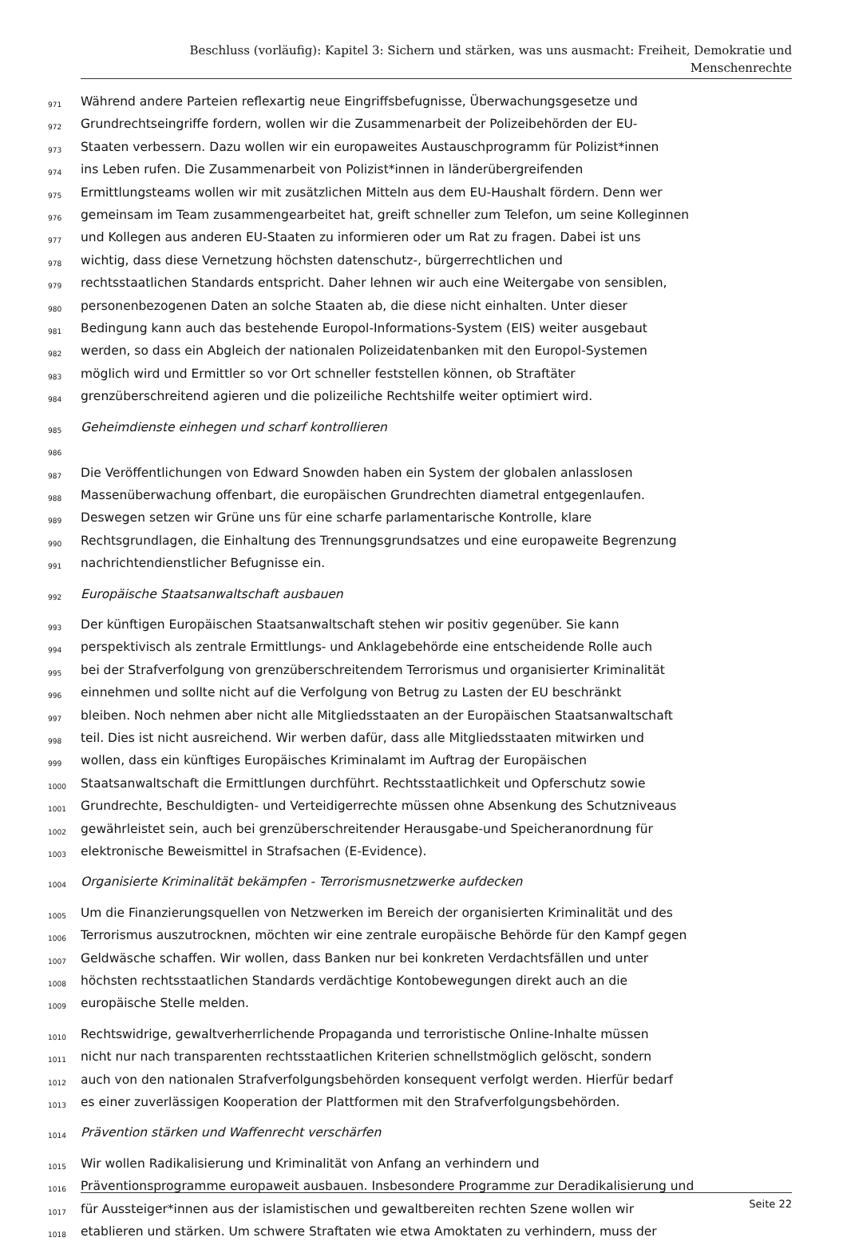Beschluss (vorläufig): Kapitel 3: Sichern und stärken, was uns ausmacht: Freiheit, Demokratie und
Menschenrechte
971 Während andere Parteien reflexartig neue Eingriffsbefugnisse, Überwachungsgesetze und
972 Grundrechtseingriffe fordern, wollen wir die Zusammenarbeit der Polizeibehörden der EU-
973 Staaten verbessern. Dazu wollen wir ein europaweites Austauschprogramm für Polizist*innen
974 ins Leben rufen. Die Zusammenarbeit von Polizist*innen in länderübergreifenden
975 Ermittlungsteams wollen wir mit zusätzlichen Mitteln aus dem EU-Haushalt fördern. Denn wer
976 gemeinsam im Team zusammengearbeitet hat, greift schneller zum Telefon, um seine Kolleginnen
977 und Kollegen aus anderen EU-Staaten zu informieren oder um Rat zu fragen. Dabei ist uns
978 wichtig, dass diese Vernetzung höchsten datenschutz-, bürgerrechtlichen und
979 rechtsstaatlichen Standards entspricht. Daher lehnen wir auch eine Weitergabe von sensiblen,
980 personenbezogenen Daten an solche Staaten ab, die diese nicht einhalten. Unter dieser
981 Bedingung kann auch das bestehende Europol-Informations-System (EIS) weiter ausgebaut
982 werden, so dass ein Abgleich der nationalen Polizeidatenbanken mit den Europol-Systemen
983 möglich wird und Ermittler so vor Ort schneller feststellen können, ob Straftäter
984 grenzüberschreitend agieren und die polizeiliche Rechtshilfe weiter optimiert wird.
985 Geheimdienste einhegen und scharf kontrollieren
986
987 Die Veröffentlichungen von Edward Snowden haben ein System der globalen anlasslosen
988 Massenüberwachung offenbart, die europäischen Grundrechten diametral entgegenlaufen.
989 Deswegen setzen wir Grüne uns für eine scharfe parlamentarische Kontrolle, klare
990 Rechtsgrundlagen, die Einhaltung des Trennungsgrundsatzes und eine europaweite Begrenzung
991 nachrichtendienstlicher Befugnisse ein.
992 Europäische Staatsanwaltschaft ausbauen
993 Der künftigen Europäischen Staatsanwaltschaft stehen wir positiv gegenüber. Sie kann
994 perspektivisch als zentrale Ermittlungs- und Anklagebehörde eine entscheidende Rolle auch
995 bei der Strafverfolgung von grenzüberschreitendem Terrorismus und organisierter Kriminalität
996 einnehmen und sollte nicht auf die Verfolgung von Betrug zu Lasten der EU beschränkt
997 bleiben. Noch nehmen aber nicht alle Mitgliedsstaaten an der Europäischen Staatsanwaltschaft
998 teil. Dies ist nicht ausreichend. Wir werben dafür, dass alle Mitgliedsstaaten mitwirken und
999 wollen, dass ein künftiges Europäisches Kriminalamt im Auftrag der Europäischen
1000 Staatsanwaltschaft die Ermittlungen durchführt. Rechtsstaatlichkeit und Opferschutz sowie
1001 Grundrechte, Beschuldigten- und Verteidigerrechte müssen ohne Absenkung des Schutzniveaus
1002 gewährleistet sein, auch bei grenzüberschreitender Herausgabe-und Speicheranordnung für
1003 elektronische Beweismittel in Strafsachen (E-Evidence).
1004 Organisierte Kriminalität bekämpfen - Terrorismusnetzwerke aufdecken
1005 Um die Finanzierungsquellen von Netzwerken im Bereich der organisierten Kriminalität und des
1006 Terrorismus auszutrocknen, möchten wir eine zentrale europäische Behörde für den Kampf gegen
1007 Geldwäsche schaffen. Wir wollen, dass Banken nur bei konkreten Verdachtsfällen und unter
1008 höchsten rechtsstaatlichen Standards verdächtige Kontobewegungen direkt auch an die
1009 europäische Stelle melden.
1010 Rechtswidrige, gewaltverherrlichende Propaganda und terroristische Online-Inhalte müssen
1011 nicht nur nach transparenten rechtsstaatlichen Kriterien schnellstmöglich gelöscht, sondern
1012 auch von den nationalen Strafverfolgungsbehörden konsequent verfolgt werden. Hierfür bedarf
1013 es einer zuverlässigen Kooperation der Plattformen mit den Strafverfolgungsbehörden.
1014 Prävention stärken und Waffenrecht verschärfen
1015 Wir wollen Radikalisierung und Kriminalität von Anfang an verhindern und
1016 Präventionsprogramme europaweit ausbauen. Insbesondere Programme zur Deradikalisierung und
1017 für Aussteiger*innen aus der islamistischen und gewaltbereiten rechten Szene wollen wir
1018 etablieren und stärken. Um schwere Straftaten wie etwa Amoktaten zu verhindern, muss der
Seite 22